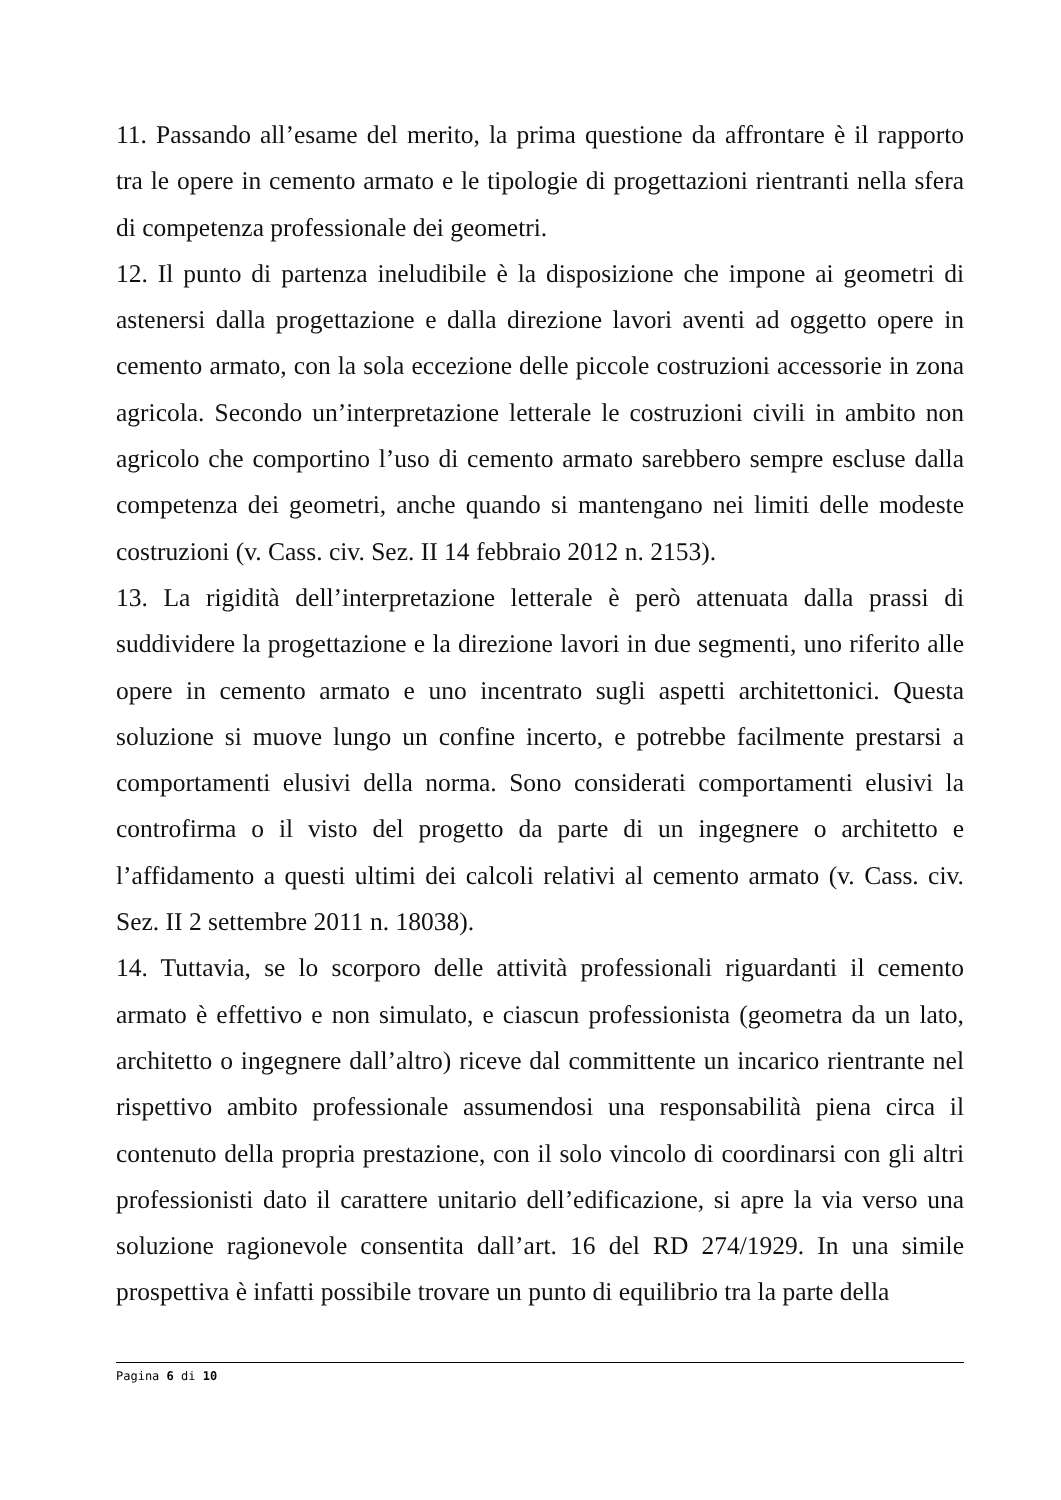11. Passando all’esame del merito, la prima questione da affrontare è il rapporto tra le opere in cemento armato e le tipologie di progettazioni rientranti nella sfera di competenza professionale dei geometri.
12. Il punto di partenza ineludibile è la disposizione che impone ai geometri di astenersi dalla progettazione e dalla direzione lavori aventi ad oggetto opere in cemento armato, con la sola eccezione delle piccole costruzioni accessorie in zona agricola. Secondo un’interpretazione letterale le costruzioni civili in ambito non agricolo che comportino l’uso di cemento armato sarebbero sempre escluse dalla competenza dei geometri, anche quando si mantengano nei limiti delle modeste costruzioni (v. Cass. civ. Sez. II 14 febbraio 2012 n. 2153).
13. La rigidità dell’interpretazione letterale è però attenuata dalla prassi di suddividere la progettazione e la direzione lavori in due segmenti, uno riferito alle opere in cemento armato e uno incentrato sugli aspetti architettonici. Questa soluzione si muove lungo un confine incerto, e potrebbe facilmente prestarsi a comportamenti elusivi della norma. Sono considerati comportamenti elusivi la controfirma o il visto del progetto da parte di un ingegnere o architetto e l’affidamento a questi ultimi dei calcoli relativi al cemento armato (v. Cass. civ. Sez. II 2 settembre 2011 n. 18038).
14. Tuttavia, se lo scorporo delle attività professionali riguardanti il cemento armato è effettivo e non simulato, e ciascun professionista (geometra da un lato, architetto o ingegnere dall’altro) riceve dal committente un incarico rientrante nel rispettivo ambito professionale assumendosi una responsabilità piena circa il contenuto della propria prestazione, con il solo vincolo di coordinarsi con gli altri professionisti dato il carattere unitario dell’edificazione, si apre la via verso una soluzione ragionevole consentita dall’art. 16 del RD 274/1929. In una simile prospettiva è infatti possibile trovare un punto di equilibrio tra la parte della
Pagina 6 di 10